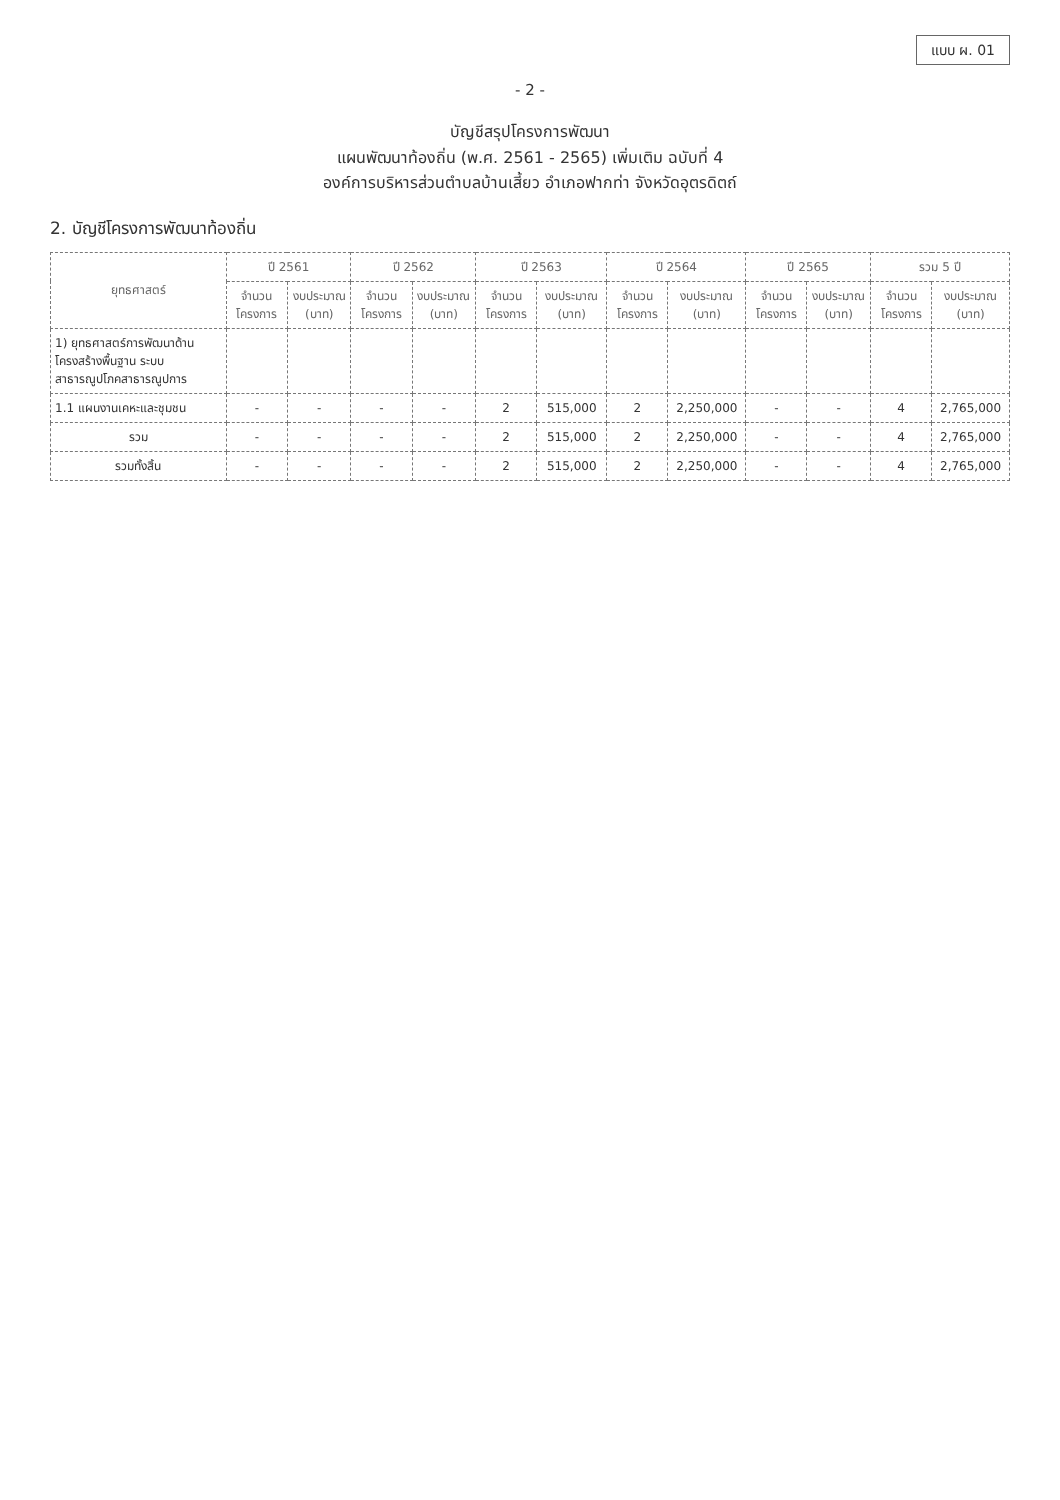แบบ ผ. 01
- 2 -
บัญชีสรุปโครงการพัฒนา
แผนพัฒนาท้องถิ่น (พ.ศ. 2561 - 2565) เพิ่มเติม ฉบับที่ 4
องค์การบริหารส่วนตำบลบ้านเสี้ยว อำเภอฟากท่า จังหวัดอุตรดิตถ์
2. บัญชีโครงการพัฒนาท้องถิ่น
| ยุทธศาสตร์ | ปี 2561 | | ปี 2562 | | ปี 2563 | | ปี 2564 | | ปี 2565 | | รวม 5 ปี | |
| --- | --- | --- | --- | --- | --- | --- | --- | --- | --- | --- | --- | --- |
| | จำนวน โครงการ | งบประมาณ (บาท) | จำนวน โครงการ | งบประมาณ (บาท) | จำนวน โครงการ | งบประมาณ (บาท) | จำนวน โครงการ | งบประมาณ (บาท) | จำนวน โครงการ | งบประมาณ (บาท) | จำนวน โครงการ | งบประมาณ (บาท) |
| 1) ยุทธศาสตร์การพัฒนาด้านโครงสร้างพื้นฐาน ระบบสาธารณูปโภคสาธารณูปการ | | | | | | | | | | | | |
| 1.1 แผนงานเคหะและชุมชน | - | - | - | - | 2 | 515,000 | 2 | 2,250,000 | - | - | 4 | 2,765,000 |
| รวม | - | - | - | - | 2 | 515,000 | 2 | 2,250,000 | - | - | 4 | 2,765,000 |
| รวมทั้งสิ้น | - | - | - | - | 2 | 515,000 | 2 | 2,250,000 | - | - | 4 | 2,765,000 |